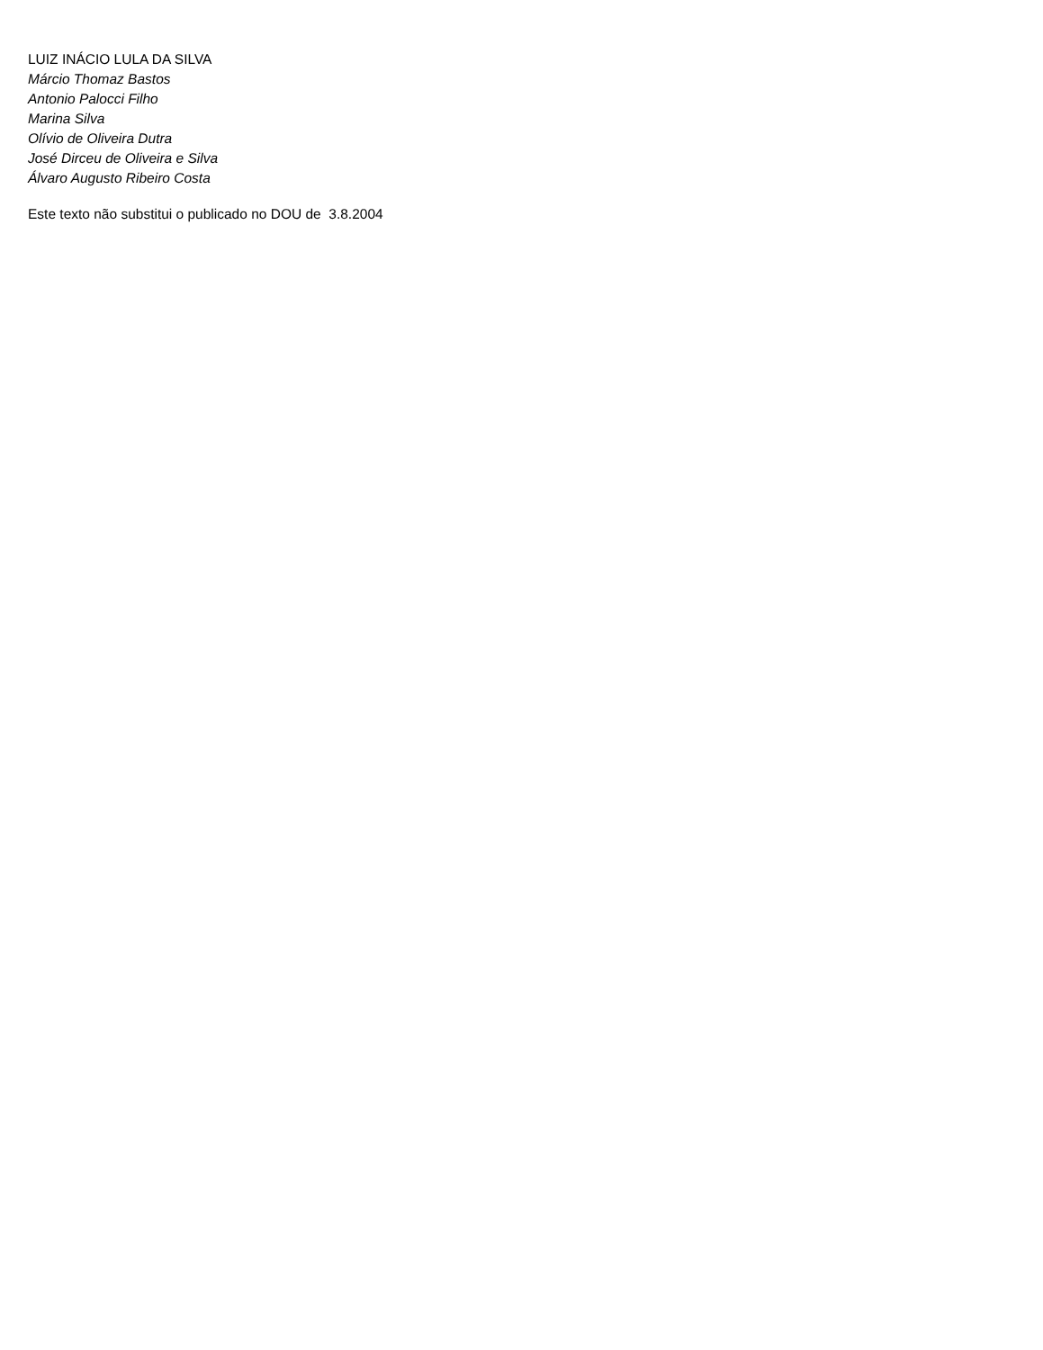LUIZ INÁCIO LULA DA SILVA
Márcio Thomaz Bastos
Antonio Palocci Filho
Marina Silva
Olívio de Oliveira Dutra
José Dirceu de Oliveira e Silva
Álvaro Augusto Ribeiro Costa
Este texto não substitui o publicado no DOU de 3.8.2004